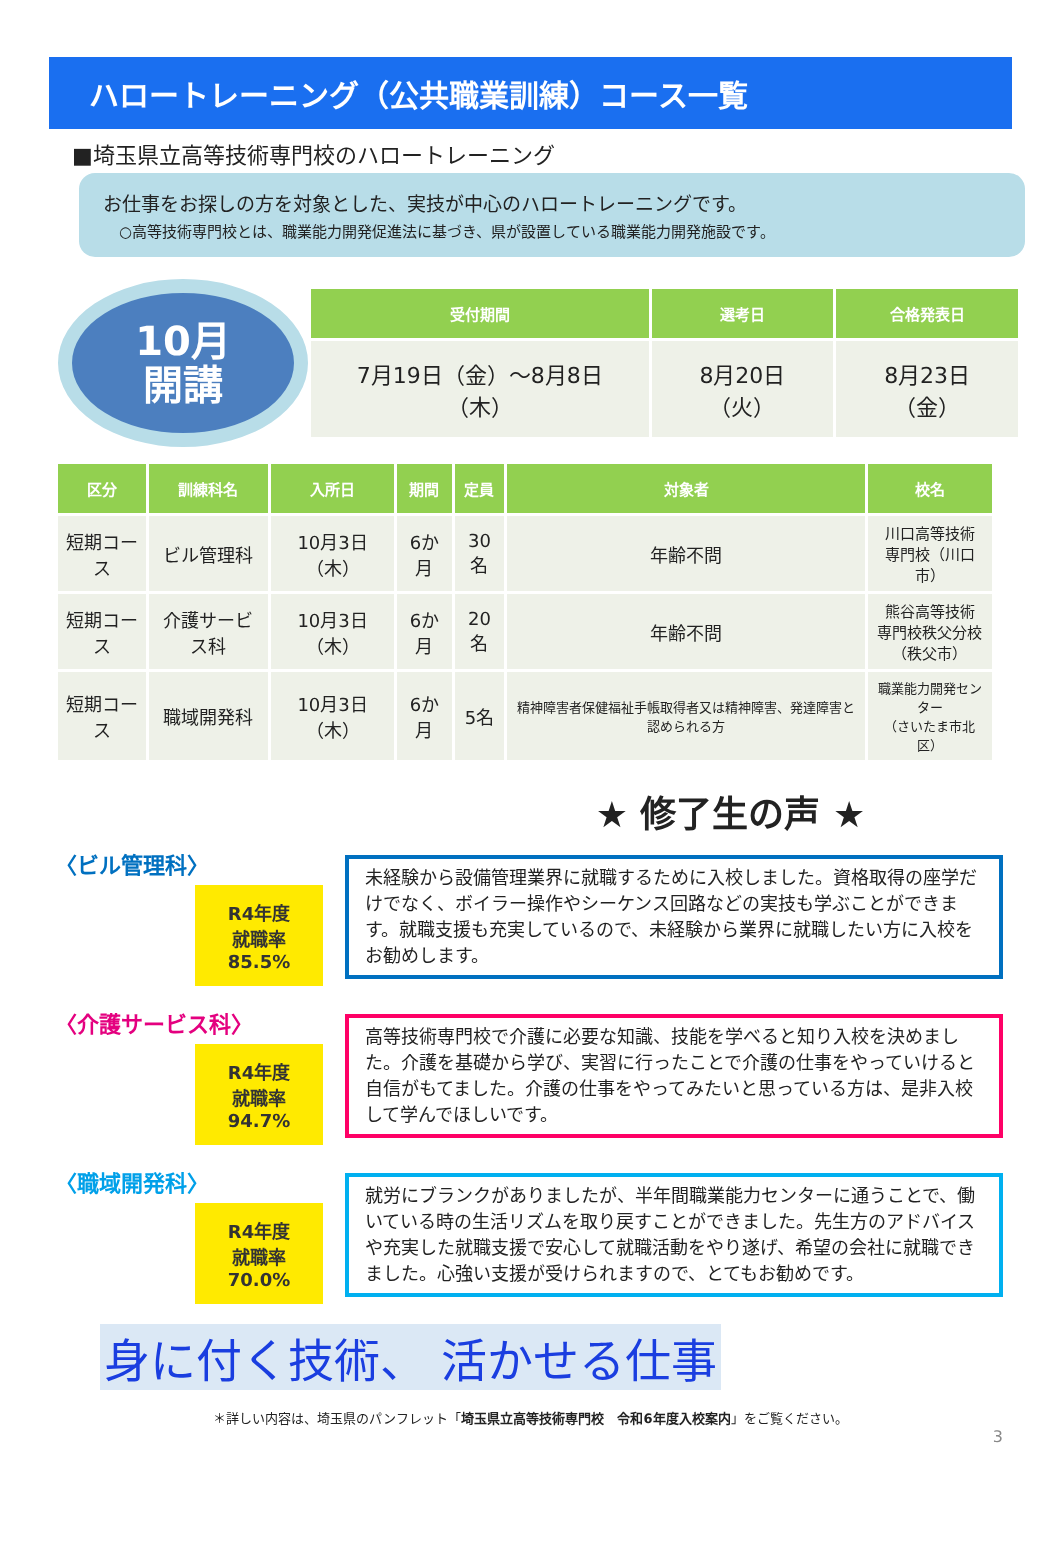ハロートレーニング（公共職業訓練）コース一覧
■埼玉県立高等技術専門校のハロートレーニング
お仕事をお探しの方を対象とした、実技が中心のハロートレーニングです。
○高等技術専門校とは、職業能力開発促進法に基づき、県が設置している職業能力開発施設です。
10月
開講
| 受付期間 | 選考日 | 合格発表日 |
| --- | --- | --- |
| 7月19日（金）～8月8日（木） | 8月20日（火） | 8月23日（金） |
| 区分 | 訓練科名 | 入所日 | 期間 | 定員 | 対象者 | 校名 |
| --- | --- | --- | --- | --- | --- | --- |
| 短期コース | ビル管理科 | 10月3日（木） | 6か月 | 30名 | 年齢不問 | 川口高等技術 専門校（川口市） |
| 短期コース | 介護サービス科 | 10月3日（木） | 6か月 | 20名 | 年齢不問 | 熊谷高等技術 専門校秩父分校 （秩父市） |
| 短期コース | 職域開発科 | 10月3日（木） | 6か月 | 5名 | 精神障害者保健福祉手帳取得者又は精神障害、発達障害と認められる方 | 職業能力開発センター （さいたま市北区） |
★ 修了生の声 ★
〈ビル管理科〉
R4年度
就職率
85.5%
未経験から設備管理業界に就職するために入校しました。資格取得の座学だけでなく、ボイラー操作やシーケンス回路などの実技も学ぶことができます。就職支援も充実しているので、未経験から業界に就職したい方に入校をお勧めします。
〈介護サービス科〉
R4年度
就職率
94.7%
高等技術専門校で介護に必要な知識、技能を学べると知り入校を決めました。介護を基礎から学び、実習に行ったことで介護の仕事をやっていけると自信がもてました。介護の仕事をやってみたいと思っている方は、是非入校して学んでほしいです。
〈職域開発科〉
R4年度
就職率
70.0%
就労にブランクがありましたが、半年間職業能力センターに通うことで、働いている時の生活リズムを取り戻すことができました。先生方のアドバイスや充実した就職支援で安心して就職活動をやり遂げ、希望の会社に就職できました。心強い支援が受けられますので、とてもお勧めです。
身に付く技術、 活かせる仕事
＊詳しい内容は、埼玉県のパンフレット「埼玉県立高等技術専門校　令和6年度入校案内」をご覧ください。
3